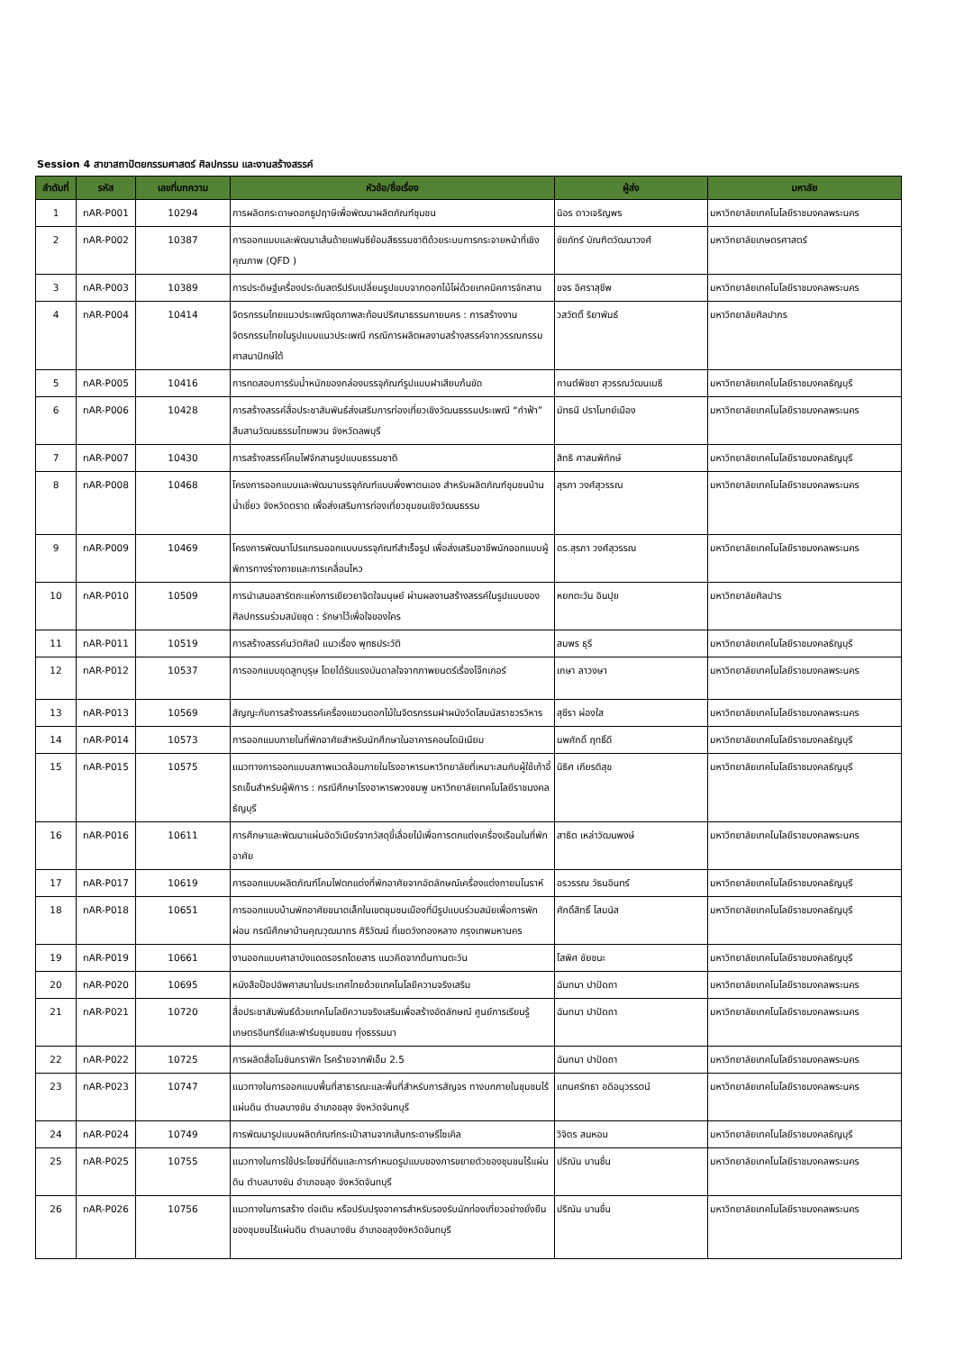Session 4 สาขาสถาปัตยกรรมศาสตร์ ศิลปกรรม และงานสร้างสรรค์
| ลำดับที่ | รหัส | เลขที่บทความ | หัวข้อ/ชื่อเรื่อง | ผู้ส่ง | มหาลัย |
| --- | --- | --- | --- | --- | --- |
| 1 | nAR-P001 | 10294 | การผลิตกระดาษดอกธูปฤาษีเพื่อพัฒนาผลิตภัณฑ์ชุมชน | นิอร ดาวเจริญพร | มหาวิทยาลัยเทคโนโลยีราชมงคลพระนคร |
| 2 | nAR-P002 | 10387 | การออกแบบและพัฒนาเส้นด้ายแฟนซีย้อมสีธรรมชาติด้วยระบบการกระจายหน้าที่เชิงคุณภาพ (QFD ) | ชัยภัทร์ บัณฑิตวัฒนาวงศ์ | มหาวิทยาลัยเกษตรศาสตร์ |
| 3 | nAR-P003 | 10389 | การประดิษฐ์เครื่องประดับสตรีปรับเปลี่ยนรูปแบบจากตอกไม้ไผ่ด้วยเทคนิคการจักสาน | ขจร อิศราสุชีพ | มหาวิทยาลัยเทคโนโลยีราชมงคลพระนคร |
| 4 | nAR-P004 | 10414 | จิตรกรรมไทยแนวประเพณีชุดภาพสะท้อนปริศนาธรรมกายนคร : การสร้างงานจิตรกรรมไทยในรูปแบบแนวประเพณี กรณีการผลิตผลงานสร้างสรรค์จากวรรณกรรมศาสนาปักษ์ใต้ | วสวัตติ์ ริยาพันธ์ | มหาวิทยาลัยศิลปากร |
| 5 | nAR-P005 | 10416 | การทดสอบการรับน้ำหนักของกล่องบรรจุภัณฑ์รูปแบบฝาเสียบก้นขัด | กานต์พิชชา สุวรรณวัฒนเมธี | มหาวิทยาลัยเทคโนโลยีราชมงคลธัญบุรี |
| 6 | nAR-P006 | 10428 | การสร้างสรรค์สื่อประชาสัมพันธ์ส่งเสริมการท่องเที่ยวเชิงวัฒนธรรมประเพณี “กำฟ้า” สืบสานวัฒนธรรมไทยพวน จังหวัดลพบุรี | มัทธนี ปราโมทย์เมือง | มหาวิทยาลัยเทคโนโลยีราชมงคลพระนคร |
| 7 | nAR-P007 | 10430 | การสร้างสรรค์โคมไฟจักสานรูปแบบธรรมชาติ | สิทธิ ศาสนพิทักษ์ | มหาวิทยาลัยเทคโนโลยีราชมงคลธัญบุรี |
| 8 | nAR-P008 | 10468 | โครงการออกแบบและพัฒนาบรรจุภัณฑ์แบบพึ่งพาตนเอง สำหรับผลิตภัณฑ์ชุมชนบ้านน้ำเชี่ยว จังหวัดตราด เพื่อส่งเสริมการท่องเที่ยวชุมชนเชิงวัฒนธรรม | สุรภา วงศ์สุวรรณ | มหาวิทยาลัยเทคโนโลยีราชมงคลพระนคร |
| 9 | nAR-P009 | 10469 | โครงการพัฒนาโปรแกรมออกแบบบรรจุภัณฑ์สำเร็จรูป เพื่อส่งเสริมอาชีพนักออกแบบผู้พิการทางร่างกายและการเคลื่อนไหว | ดร.สุรภา วงศ์สุวรรณ | มหาวิทยาลัยเทคโนโลยีราชมงคลพระนคร |
| 10 | nAR-P010 | 10509 | การนำเสนอสารัตถะแห่งการเยียวยาจิตใจมนุษย์ ผ่านผลงานสร้างสรรค์ในรูปแบบของศิลปกรรมร่วมสมัยชุด : รักษาไว้เพื่อใจของใคร | หยกตะวัน อินปุย | มหาวิทยาลัยศิลปาร |
| 11 | nAR-P011 | 10519 | การสร้างสรรค์นวัตศิลป์ แนวเรื่อง พุทธประวัติ | สมพร ธุรี | มหาวิทยาลัยเทคโนโลยีราชมงคลธัญบุรี |
| 12 | nAR-P012 | 10537 | การออกแบบชุดสูทบุรุษ โดยได้รับแรงบันดาลใจจากภาพยนตร์เรื่องโจ๊กเกอร์ | เกษา ลาวงษา | มหาวิทยาลัยเทคโนโลยีราชมงคลพระนคร |
| 13 | nAR-P013 | 10569 | สัญญะกับการสร้างสรรค์เครื่องแขวนดอกไม้ในจิตรกรรมฝาผนังวัดโสมนัสราชวรวิหาร | สุชีรา ผ่องใส | มหาวิทยาลัยเทคโนโลยีราชมงคลพระนคร |
| 14 | nAR-P014 | 10573 | การออกแบบภายในที่พักอาศัยสำหรับนักศึกษาในอาคารคอนโดมิเนียม | นพศักดิ์ ฤทธิ์ดี | มหาวิทยาลัยเทคโนโลยีราชมงคลธัญบุรี |
| 15 | nAR-P015 | 10575 | แนวทางการออกแบบสภาพแวดล้อมภายในโรงอาหารมหาวิทยาลัยที่เหมาะสมกับผู้ใช้เก้าอี้รถเข็นสำหรับผู้พิการ : กรณีศึกษาโรงอาหารพวงชมพู มหาวิทยาลัยเทคโนโลยีราชมงคลธัญบุรี | นิธิศ เกียรติสุข | มหาวิทยาลัยเทคโนโลยีราชมงคลธัญบุรี |
| 16 | nAR-P016 | 10611 | การศึกษาและพัฒนาแผ่นอัดวีเนียร์จากวัสดุขี้เลื่อยไม้เพื่อการตกแต่งเครื่องเรือนในที่พักอาศัย | สาธิต เหล่าวัฒนพงษ์ | มหาวิทยาลัยเทคโนโลยีราชมงคลพระนคร |
| 17 | nAR-P017 | 10619 | การออกแบบผลิตภัณฑ์โคมไฟตกแต่งที่พักอาศัยจากอัตลักษณ์เครื่องแต่งกายมโนราห์ | อรวรรณ วัธนอินทร์ | มหาวิทยาลัยเทคโนโลยีราชมงคลธัญบุรี |
| 18 | nAR-P018 | 10651 | การออกแบบบ้านพักอาศัยขนาดเล็กในเขตชุมชนเมืองที่มีรูปแบบร่วมสมัยเพื่อการพักผ่อน กรณีศึกษาบ้านคุณวุฒมากร ศิริวัฒน์ ที่เขตวังทองหลาง กรุงเทพมหานคร | ศักดิ์สิทธิ์ โสมนัส | มหาวิทยาลัยเทคโนโลยีราชมงคลธัญบุรี |
| 19 | nAR-P019 | 10661 | งานออกแบบศาลาบังแดดรอรถโดยสาร แนวคิดจากต้นทานตะวัน | โสพิศ ชัยชนะ | มหาวิทยาลัยเทคโนโลยีราชมงคลธัญบุรี |
| 20 | nAR-P020 | 10695 | หนังสือป๊อปอัพศาสนาในประเทศไทยด้วยเทคโนโลยีความจริงเสริม | ฉันทนา ปาปัดถา | มหาวิทยาลัยเทคโนโลยีราชมงคลพระนคร |
| 21 | nAR-P021 | 10720 | สื่อประชาสัมพันธ์ด้วยเทคโนโลยีความจริงเสริมเพื่อสร้างอัตลักษณ์ ศูนย์การเรียนรู้เกษตรอินทรีย์และฟาร์มชุมชมชน ทุ่งธรรมนา | ฉันทนา ปาปัดถา | มหาวิทยาลัยเทคโนโลยีราชมงคลพระนคร |
| 22 | nAR-P022 | 10725 | การผลิตสื่อโมชันกราฟิก โรคร้ายจากพีเอ็ม 2.5 | ฉันทนา ปาปัดถา | มหาวิทยาลัยเทคโนโลยีราชมงคลพระนคร |
| 23 | nAR-P023 | 10747 | แนวทางในการออกแบบพื้นที่สาธารณะและพื้นที่สำหรับการสัญจร ทางบกภายในชุมชนไร้แผ่นดิน ตำบลบางชัน อำเภอขลุง จังหวัดจันทบุรี | แทนศรัทธา อดิอนุวรรตน์ | มหาวิทยาลัยเทคโนโลยีราชมงคลพระนคร |
| 24 | nAR-P024 | 10749 | การพัฒนารูปแบบผลิตภัณฑ์กระเป๋าสานจากเส้นกระดาษรีไซเคิล | วิจิตร สนหอม | มหาวิทยาลัยเทคโนโลยีราชมงคลธัญบุรี |
| 25 | nAR-P025 | 10755 | แนวทางในการใช้ประโยชน์ที่ดินและการกำหนดรูปแบบของการขยายตัวของชุมชนไร้แผ่นดิน ตำบลบางชัน อำเภอขลุง จังหวัดจันทบุรี | ปริณัน บานชื่น | มหาวิทยาลัยเทคโนโลยีราชมงคลพระนคร |
| 26 | nAR-P026 | 10756 | แนวทางในการสร้าง ต่อเติม หรือปรับปรุงอาคารสำหรับรองรับนักท่องเที่ยวอย่างยั่งยืนของชุมชนไร้แผ่นดิน ตำบลบางชัน อำเภอขลุงจังหวัดจันทบุรี | ปริณัน บานชื่น | มหาวิทยาลัยเทคโนโลยีราชมงคลพระนคร |